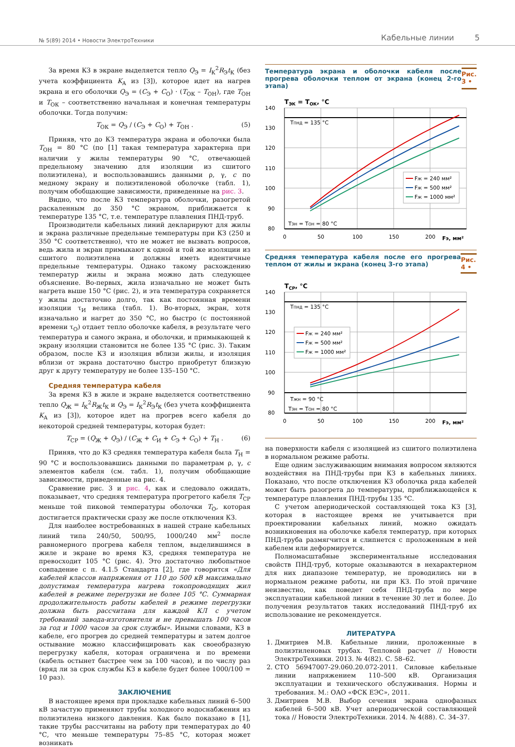№ 5(89) 2014 • Новости ЭлектроТехники Кабельные линии 5
За время КЗ в экране выделяется тепло Q<sub>Э</sub> = I<sub>К</sub><sup>2</sup>R<sub>Э</sub>t<sub>К</sub> (без учета коэффициента K<sub>А</sub> из [3]), которое идет на нагрев экрана и его оболочки Q<sub>Э</sub> = (C<sub>Э</sub> + C<sub>О</sub>) · (T<sub>ОК</sub> – T<sub>ОН</sub>), где T<sub>ОН</sub> и T<sub>ОК</sub> – соответственно начальная и конечная температуры оболочки. Тогда получим:
T<sub>ОК</sub> = Q<sub>Э</sub> / (C<sub>Э</sub> + C<sub>О</sub>) + T<sub>ОН</sub> . (5)
Приняв, что до КЗ температура экрана и оболочки была T<sub>ОН</sub> = 80 °С (по [1] такая температура характерна при наличии у жилы температуры 90 °С, отвечающей предельному значению для изоляции из сшитого полиэтилена), и воспользовавшись данными ρ, γ, c по медному экрану и полиэтиленовой оболочке (табл. 1), получим обобщающие зависимости, приведенные на рис. 3.
Видно, что после КЗ температура оболочки, разогретой раскаленным до 350 °С экраном, приближается к температуре 135 °С, т.е. температуре плавления ПНД-труб.
Производители кабельных линий декларируют для жилы и экрана различные предельные температуры при КЗ (250 и 350 °С соответственно), что не может не вызвать вопросов, ведь жила и экран примыкают к одной и той же изоляции из сшитого полиэтилена и должны иметь идентичные предельные температуры. Однако такому расхождению температур жилы и экрана можно дать следующее объяснение. Во-первых, жила изначально не может быть нагрета выше 150 °С (рис. 2), и эта температура сохраняется у жилы достаточно долго, так как постоянная времени изоляции τ<sub>И</sub> велика (табл. 1). Во-вторых, экран, хотя изначально и нагрет до 350 °С, но быстро (с постоянной времени τ<sub>О</sub>) отдает тепло оболочке кабеля, в результате чего температура и самого экрана, и оболочки, и примыкающей к экрану изоляции становится не более 135 °С (рис. 3). Таким образом, после КЗ и изоляция вблизи жилы, и изоляция вблизи от экрана достаточно быстро приобретут близкую друг к другу температуру не более 135–150 °С.
Средняя температура кабеля
За время КЗ в жиле и экране выделяется соответственно тепло Q<sub>Ж</sub> = I<sub>К</sub><sup>2</sup>R<sub>Ж</sub>t<sub>К</sub> и Q<sub>Э</sub> = I<sub>К</sub><sup>2</sup>R<sub>Э</sub>t<sub>К</sub> (без учета коэффициента K<sub>А</sub> из [3]), которое идет на прогрев всего кабеля до некоторой средней температуры, которая будет:
T<sub>СР</sub> = (Q<sub>Ж</sub> + Q<sub>Э</sub>) / (C<sub>Ж</sub> + C<sub>И</sub> + C<sub>Э</sub> + C<sub>О</sub>) + T<sub>Н</sub> . (6)
Приняв, что до КЗ средняя температура кабеля была T<sub>Н</sub> = 90 °С и воспользовавшись данными по параметрам ρ, γ, c элементов кабеля (см. табл. 1), получим обобщающие зависимости, приведенные на рис. 4.
Сравнение рис. 3 и рис. 4, как и следовало ожидать, показывает, что средняя температура прогретого кабеля T<sub>СР</sub> меньше той пиковой температуры оболочки T<sub>О</sub>, которая достигается практически сразу же после отключения КЗ.
Для наиболее востребованных в нашей стране кабельных линий типа 240/50, 500/95, 1000/240 мм<sup>2</sup> после равномерного прогрева кабеля теплом, выделившимся в жиле и экране во время КЗ, средняя температура не превосходит 105 °С (рис. 4). Это достаточно любопытное совпадение с п. 4.1.5 Стандарта [2], где говорится «Для кабелей классов напряжения от 110 до 500 кВ максимально допустимая температура нагрева токопроводящих жил кабелей в режиме перегрузки не более 105 °С. Суммарная продолжительность работы кабелей в режиме перегрузки должна быть рассчитана для каждой КЛ с учетом требований завода-изготовителя и не превышать 100 часов за год и 1000 часов за срок службы». Иными словами, КЗ в кабеле, его прогрев до средней температуры и затем долгое остывание можно классифицировать как своеобразную перегрузку кабеля, которая ограничена и по времени (кабель остынет быстрее чем за 100 часов), и по числу раз (вряд ли за срок службы КЗ в кабеле будет более 1000/100 = 10 раз).
ЗАКЛЮЧЕНИЕ
В настоящее время при прокладке кабельных линий 6–500 кВ зачастую применяют трубы холодного водоснабжения из полиэтилена низкого давления. Как было показано в [1], такие трубы рассчитаны на работу при температурах до 40 °С, что меньше температуры 75–85 °С, которая может возникать
Температура экрана и оболочки кабеля после прогрева оболочки теплом от экрана (конец 2-го этапа) Рис. 3 •
TЭК = TОК, °C
140
130
120
110
100
90
80
0
50
100
150
200
FЭ, мм²
TПНД = 135 °C
TЭН = TОН = 80 °C
FЖ = 240 мм²
FЖ = 500 мм²
FЖ = 1000 мм²
Средняя температура кабеля после его прогрева теплом от жилы и экрана (конец 3-го этапа) Рис. 4 •
TСР, °C
140
130
120
110
100
90
80
0
50
100
150
200
FЭ, мм²
TПНД = 135 °C
TЖН = 90 °C
TЭН = TОН = 80 °C
FЖ = 240 мм²
FЖ = 500 мм²
FЖ = 1000 мм²
на поверхности кабеля с изоляцией из сшитого полиэтилена в нормальном режиме работы.
Еще одним заслуживающим внимания вопросом являются воздействия на ПНД-трубы при КЗ в кабельных линиях. Показано, что после отключения КЗ оболочка ряда кабелей может быть разогрета до температуры, приближающейся к температуре плавления ПНД-трубы 135 °С.
С учетом апериодической составляющей тока КЗ [3], которая в настоящее время не учитывается при проектировании кабельных линий, можно ожидать возникновения на оболочке кабеля температур, при которых ПНД-труба размягчится и слипнется с проложенным в ней кабелем или деформируется.
Полномасштабные экспериментальные исследования свойств ПНД-труб, которые оказываются в нехарактерном для них диапазоне температур, не проводились ни в нормальном режиме работы, ни при КЗ. По этой причине неизвестно, как поведет себя ПНД-труба по мере эксплуатации кабельной линии в течение 30 лет и более. До получения результатов таких исследований ПНД-труб их использование не рекомендуется.
ЛИТЕРАТУРА
1. Дмитриев М.В. Кабельные линии, проложенные в полиэтиленовых трубах. Тепловой расчет // Новости ЭлектроТехники. 2013. № 4(82). С. 58–62.
2. СТО 56947007-29.060.20.072-2011. Силовые кабельные линии напряжением 110–500 кВ. Организация эксплуатации и технического обслуживания. Нормы и требования. М.: ОАО «ФСК ЕЭС», 2011.
3. Дмитриев М.В. Выбор сечения экрана однофазных кабелей 6–500 кВ. Учет апериодической составляющей тока // Новости ЭлектроТехники. 2014. № 4(88). С. 34–37.